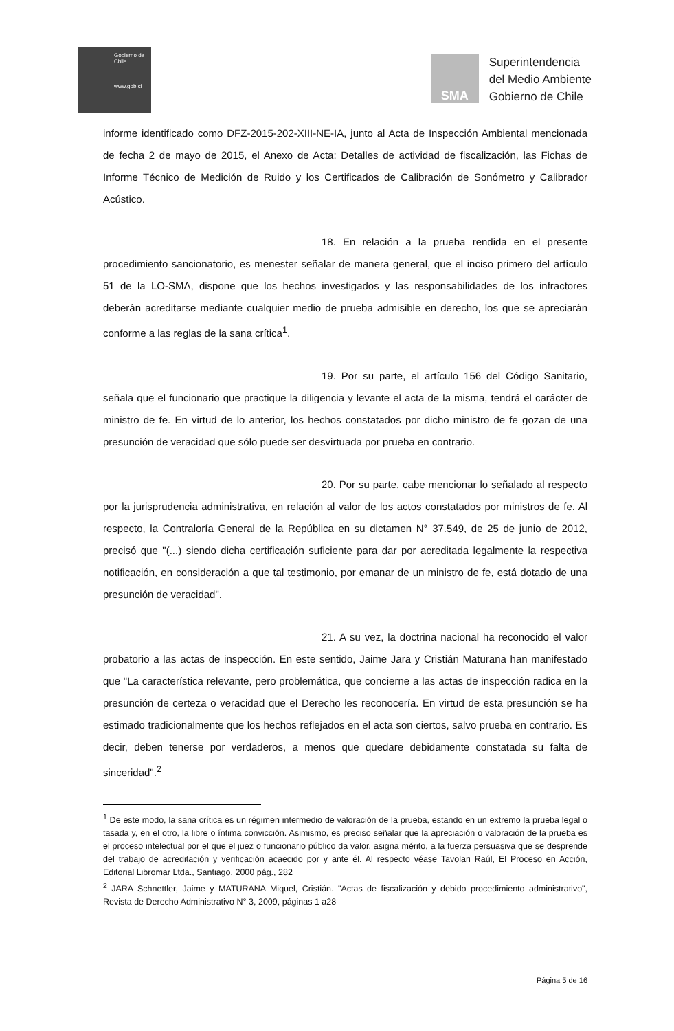Gobierno de Chile
www.gob.cl
SMA
Superintendencia
del Medio Ambiente
Gobierno de Chile
informe identificado como DFZ-2015-202-XIII-NE-IA, junto al Acta de Inspección Ambiental mencionada de fecha 2 de mayo de 2015, el Anexo de Acta: Detalles de actividad de fiscalización, las Fichas de Informe Técnico de Medición de Ruido y los Certificados de Calibración de Sonómetro y Calibrador Acústico.
18. En relación a la prueba rendida en el presente procedimiento sancionatorio, es menester señalar de manera general, que el inciso primero del artículo 51 de la LO-SMA, dispone que los hechos investigados y las responsabilidades de los infractores deberán acreditarse mediante cualquier medio de prueba admisible en derecho, los que se apreciarán conforme a las reglas de la sana crítica<sup>1</sup>.
19. Por su parte, el artículo 156 del Código Sanitario, señala que el funcionario que practique la diligencia y levante el acta de la misma, tendrá el carácter de ministro de fe. En virtud de lo anterior, los hechos constatados por dicho ministro de fe gozan de una presunción de veracidad que sólo puede ser desvirtuada por prueba en contrario.
20. Por su parte, cabe mencionar lo señalado al respecto por la jurisprudencia administrativa, en relación al valor de los actos constatados por ministros de fe. Al respecto, la Contraloría General de la República en su dictamen N° 37.549, de 25 de junio de 2012, precisó que "(...) siendo dicha certificación suficiente para dar por acreditada legalmente la respectiva notificación, en consideración a que tal testimonio, por emanar de un ministro de fe, está dotado de una presunción de veracidad".
21. A su vez, la doctrina nacional ha reconocido el valor probatorio a las actas de inspección. En este sentido, Jaime Jara y Cristián Maturana han manifestado que "La característica relevante, pero problemática, que concierne a las actas de inspección radica en la presunción de certeza o veracidad que el Derecho les reconocería. En virtud de esta presunción se ha estimado tradicionalmente que los hechos reflejados en el acta son ciertos, salvo prueba en contrario. Es decir, deben tenerse por verdaderos, a menos que quedare debidamente constatada su falta de sinceridad".<sup>2</sup>
<sup>1</sup> De este modo, la sana crítica es un régimen intermedio de valoración de la prueba, estando en un extremo la prueba legal o tasada y, en el otro, la libre o íntima convicción. Asimismo, es preciso señalar que la apreciación o valoración de la prueba es el proceso intelectual por el que el juez o funcionario público da valor, asigna mérito, a la fuerza persuasiva que se desprende del trabajo de acreditación y verificación acaecido por y ante él. Al respecto véase Tavolari Raúl, El Proceso en Acción, Editorial Libromar Ltda., Santiago, 2000 pág., 282
<sup>2</sup> JARA Schnettler, Jaime y MATURANA Miquel, Cristián. "Actas de fiscalización y debido procedimiento administrativo", Revista de Derecho Administrativo N° 3, 2009, páginas 1 a28
Página 5 de 16